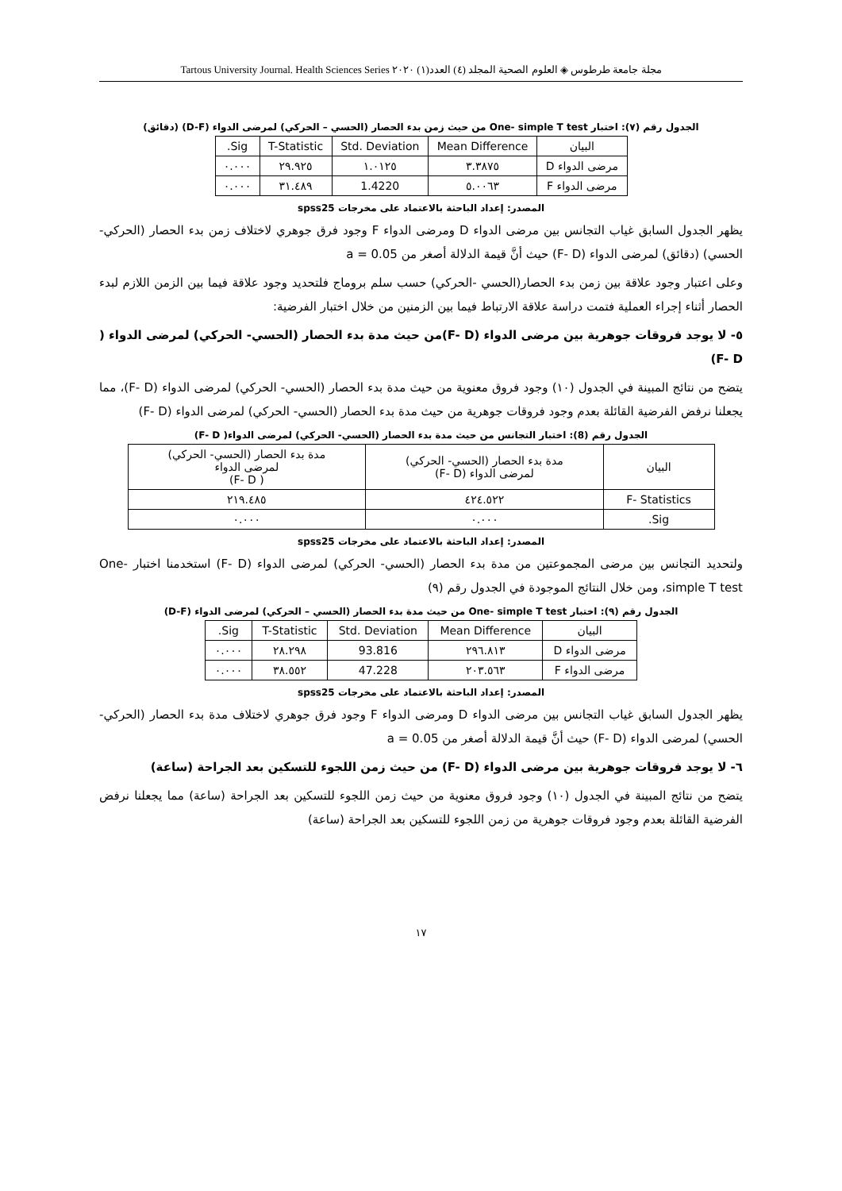مجلة جامعة طرطوس ◈ العلوم الصحية المجلد (٤) العدد(١) ٢٠٢٠ Tartous University Journal. Health Sciences Series
الجدول رقم (٧): اختبار One- simple T test من حيث زمن بدء الحصار (الحسي – الحركي) لمرضى الدواء (D-F) (دقائق)
| البيان | Mean Difference | Std. Deviation | T-Statistic | Sig. |
| --- | --- | --- | --- | --- |
| مرضى الدواء D | ٣.٣٨٧٥ | ١.٠١٢٥ | ٢٩.٩٢٥ | ٠.٠٠٠ |
| مرضى الدواء F | ٥.٠٠٦٣ | 1.4220 | ٣١.٤٨٩ | ٠.٠٠٠ |
المصدر: إعداد الباحثة بالاعتماد على مخرجات spss25
يظهر الجدول السابق غياب التجانس بين مرضى الدواء D ومرضى الدواء F وجود فرق جوهري لاختلاف زمن بدء الحصار (الحركي- الحسي) (دقائق) لمرضى الدواء (F- D) حيث أنَّ قيمة الدلالة أصغر من a = 0.05
وعلى اعتبار وجود علاقة بين زمن بدء الحصار(الحسي -الحركي) حسب سلم بروماج فلتحديد وجود علاقة فيما بين الزمن اللازم لبدء الحصار أثناء إجراء العملية فتمت دراسة علاقة الارتباط فيما بين الزمنين من خلال اختبار الفرضية:
٥- لا يوجد فروقات جوهرية بين مرضى الدواء (F- D)من حيث مدة بدء الحصار (الحسي- الحركي) لمرضى الدواء ( F- D)
يتضح من نتائج المبينة في الجدول (١٠) وجود فروق معنوية من حيث مدة بدء الحصار (الحسي- الحركي) لمرضى الدواء (F- D)، مما يجعلنا نرفض الفرضية القائلة بعدم وجود فروقات جوهرية من حيث مدة بدء الحصار (الحسي- الحركي) لمرضى الدواء (F- D)
الجدول رقم (8): اختبار التجانس من حيث مدة بدء الحصار (الحسي- الحركي) لمرضى الدواء( F- D)
| البيان | مدة بدء الحصار (الحسي- الحركي) لمرضى الدواء (F- D) | مدة بدء الحصار (الحسي- الحركي) لمرضى الدواء ( F- D) |
| --- | --- | --- |
| F- Statistics | ٤٢٤.٥٢٢ | ٢١٩.٤٨٥ |
| Sig. | ٠.٠٠٠ | ٠.٠٠٠ |
المصدر: إعداد الباحثة بالاعتماد على مخرجات spss25
ولتحديد التجانس بين مرضى المجموعتين من مدة بدء الحصار (الحسي- الحركي) لمرضى الدواء (F- D) استخدمنا اختبار One- simple T test، ومن خلال النتائج الموجودة في الجدول رقم (٩)
الجدول رقم (٩): اختبار One- simple T test من حيث مدة بدء الحصار (الحسي – الحركي) لمرضى الدواء (D-F)
| البيان | Mean Difference | Std. Deviation | T-Statistic | Sig. |
| --- | --- | --- | --- | --- |
| مرضى الدواء D | ٢٩٦.٨١٣ | 93.816 | ٢٨.٢٩٨ | ٠.٠٠٠ |
| مرضى الدواء F | ٢٠٣.٥٦٣ | 47.228 | ٣٨.٥٥٢ | ٠.٠٠٠ |
المصدر: إعداد الباحثة بالاعتماد على مخرجات spss25
يظهر الجدول السابق غياب التجانس بين مرضى الدواء D ومرضى الدواء F وجود فرق جوهري لاختلاف مدة بدء الحصار (الحركي- الحسي) لمرضى الدواء (F- D) حيث أنَّ قيمة الدلالة أصغر من a = 0.05
٦- لا يوجد فروقات جوهرية بين مرضى الدواء (F- D) من حيث زمن اللجوء للتسكين بعد الجراحة (ساعة)
يتضح من نتائج المبينة في الجدول (١٠) وجود فروق معنوية من حيث زمن اللجوء للتسكين بعد الجراحة (ساعة) مما يجعلنا نرفض الفرضية القائلة بعدم وجود فروقات جوهرية من زمن اللجوء للتسكين بعد الجراحة (ساعة)
١٧